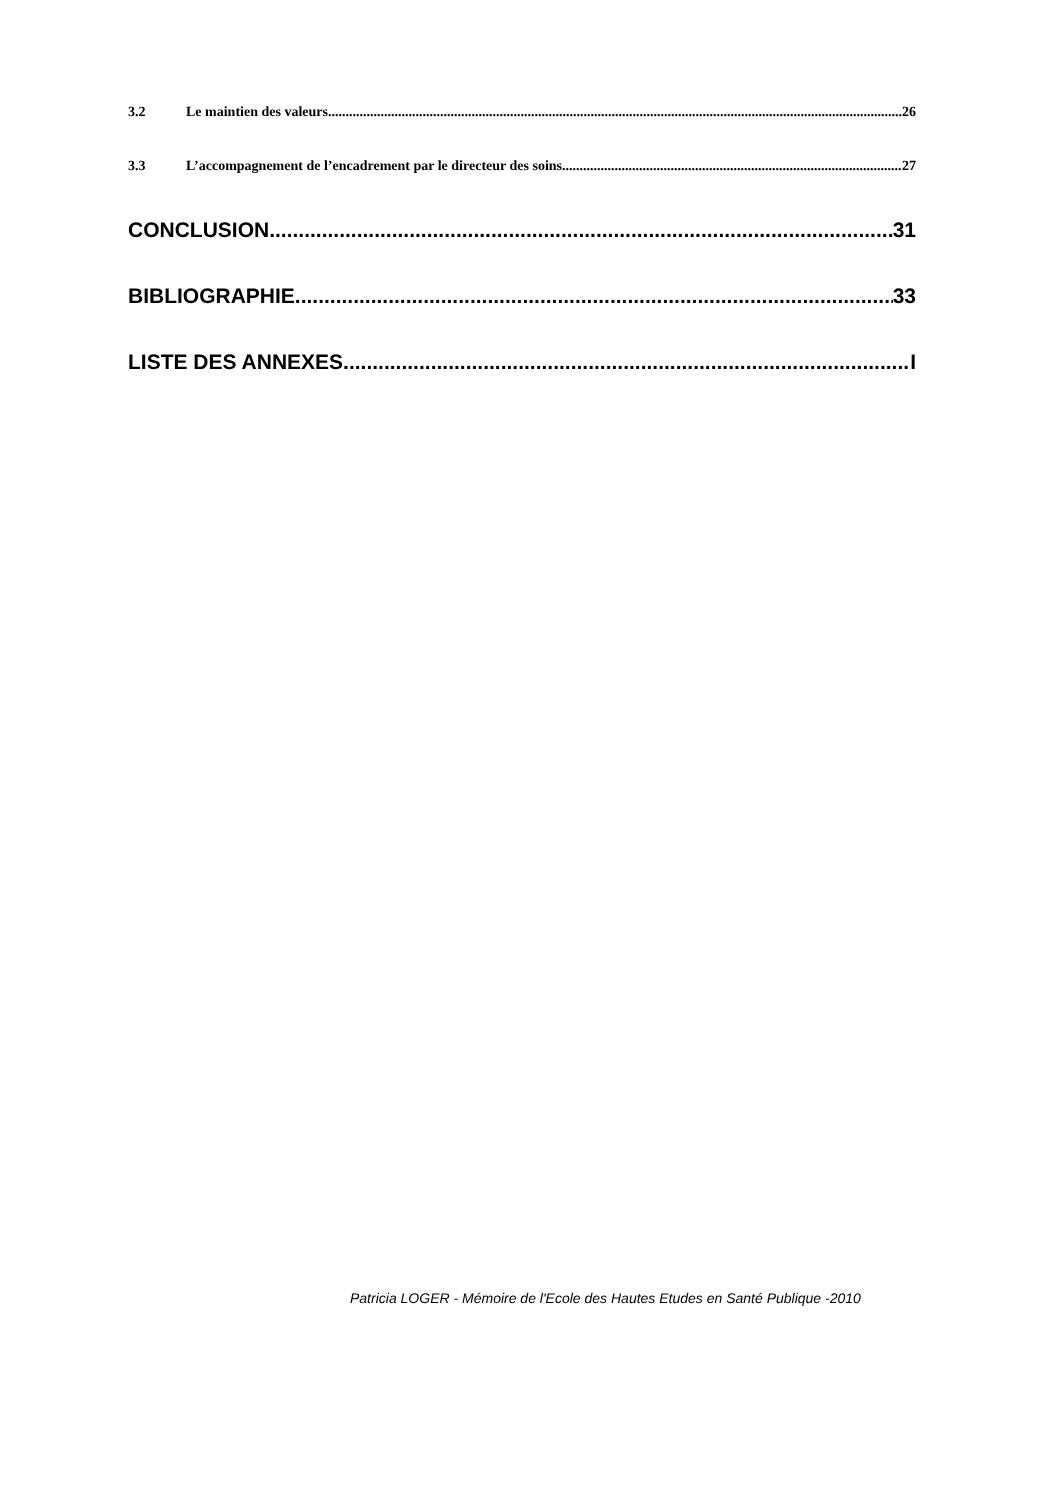3.2 Le maintien des valeurs 26
3.3 L’accompagnement de l’encadrement par le directeur des soins 27
CONCLUSION 31
BIBLIOGRAPHIE 33
LISTE DES ANNEXES I
Patricia LOGER - Mémoire de l'Ecole des Hautes Etudes en Santé Publique -2010